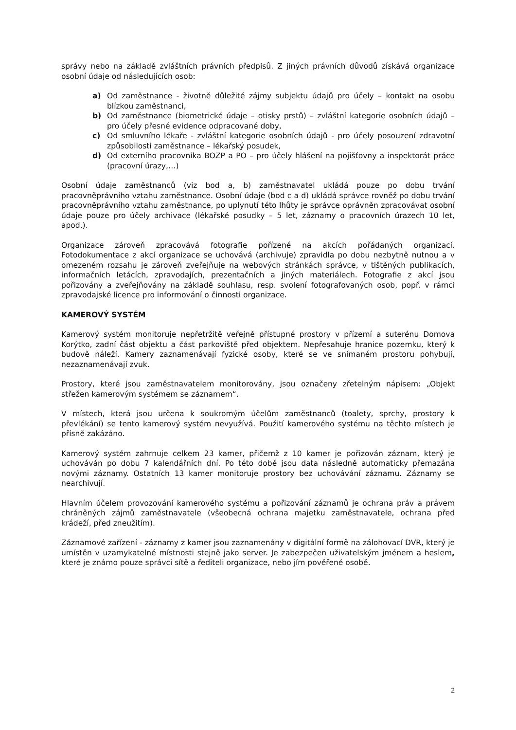správy nebo na základě zvláštních právních předpisů. Z jiných právních důvodů získává organizace osobní údaje od následujících osob:
a) Od zaměstnance - životně důležité zájmy subjektu údajů pro účely – kontakt na osobu blízkou zaměstnanci,
b) Od zaměstnance (biometrické údaje – otisky prstů) – zvláštní kategorie osobních údajů – pro účely přesné evidence odpracované doby,
c) Od smluvního lékaře - zvláštní kategorie osobních údajů - pro účely posouzení zdravotní způsobilosti zaměstnance – lékařský posudek,
d) Od externího pracovníka BOZP a PO – pro účely hlášení na pojišťovny a inspektorát práce (pracovní úrazy,…)
Osobní údaje zaměstnanců (viz bod a, b) zaměstnavatel ukládá pouze po dobu trvání pracovněprávního vztahu zaměstnance. Osobní údaje (bod c a d) ukládá správce rovněž po dobu trvání pracovněprávního vztahu zaměstnance, po uplynutí této lhůty je správce oprávněn zpracovávat osobní údaje pouze pro účely archivace (lékařské posudky – 5 let, záznamy o pracovních úrazech 10 let, apod.).
Organizace zároveň zpracovává fotografie pořízené na akcích pořádaných organizací. Fotodokumentace z akcí organizace se uchovává (archivuje) zpravidla po dobu nezbytně nutnou a v omezeném rozsahu je zároveň zveřejňuje na webových stránkách správce, v tištěných publikacích, informačních letácích, zpravodajích, prezentačních a jiných materiálech. Fotografie z akcí jsou pořizovány a zveřejňovány na základě souhlasu, resp. svolení fotografovaných osob, popř. v rámci zpravodajské licence pro informování o činnosti organizace.
KAMEROVÝ SYSTÉM
Kamerový systém monitoruje nepřetržitě veřejně přístupné prostory v přízemí a suterénu Domova Korýtko, zadní část objektu a část parkoviště před objektem. Nepřesahuje hranice pozemku, který k budově náleží. Kamery zaznamenávají fyzické osoby, které se ve snímaném prostoru pohybují, nezaznamenávají zvuk.
Prostory, které jsou zaměstnavatelem monitorovány, jsou označeny zřetelným nápisem: „Objekt střežen kamerovým systémem se záznamem“.
V místech, která jsou určena k soukromým účelům zaměstnanců (toalety, sprchy, prostory k převlékání) se tento kamerový systém nevyužívá. Použití kamerového systému na těchto místech je přísně zakázáno.
Kamerový systém zahrnuje celkem 23 kamer, přičemž z 10 kamer je pořizován záznam, který je uchováván po dobu 7 kalendářních dní. Po této době jsou data následně automaticky přemazána novými záznamy. Ostatních 13 kamer monitoruje prostory bez uchovávání záznamu. Záznamy se nearchivují.
Hlavním účelem provozování kamerového systému a pořizování záznamů je ochrana práv a právem chráněných zájmů zaměstnavatele (všeobecná ochrana majetku zaměstnavatele, ochrana před krádeží, před zneužitím).
Záznamové zařízení - záznamy z kamer jsou zaznamenány v digitální formě na zálohovací DVR, který je umístěn v uzamykatelné místnosti stejně jako server. Je zabezpečen uživatelským jménem a heslem, které je známo pouze správci sítě a řediteli organizace, nebo jím pověřené osobě.
2